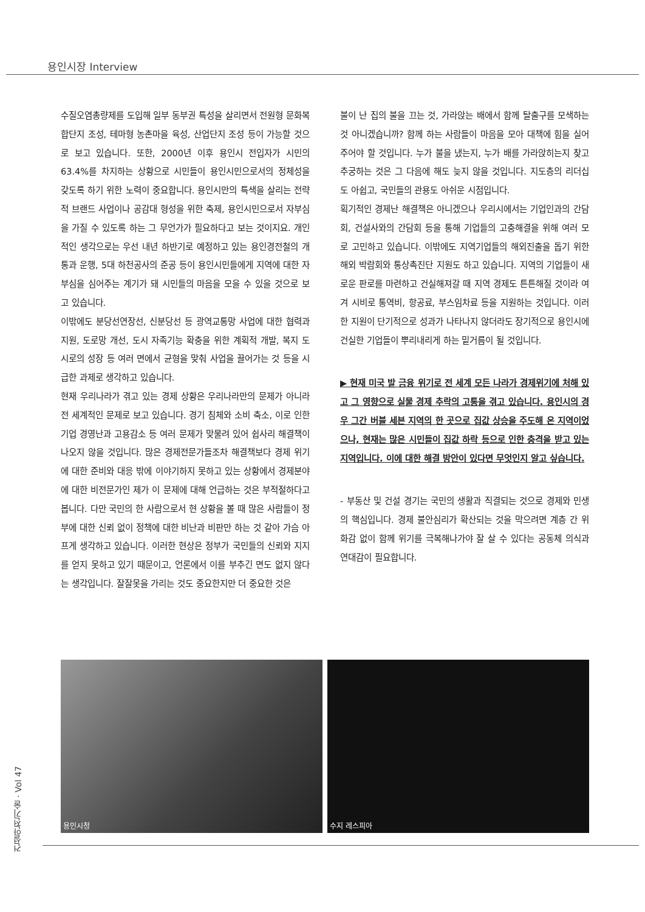용인시장 Interview
수질오염총량제를 도입해 일부 동부권 특성을 살리면서 전원형 문화복합단지 조성, 테마형 농촌마을 육성, 산업단지 조성 등이 가능할 것으로 보고 있습니다. 또한, 2000년 이후 용인시 전입자가 시민의 63.4%를 차지하는 상황으로 시민들이 용인시민으로서의 정체성을 갖도록 하기 위한 노력이 중요합니다. 용인시만의 특색을 살리는 전략적 브랜드 사업이나 공감대 형성을 위한 축제, 용인시민으로서 자부심을 가질 수 있도록 하는 그 무언가가 필요하다고 보는 것이지요. 개인적인 생각으로는 우선 내년 하반기로 예정하고 있는 용인경전철의 개통과 운행, 5대 하천공사의 준공 등이 용인시민들에게 지역에 대한 자부심을 심어주는 계기가 돼 시민들의 마음을 모을 수 있을 것으로 보고 있습니다.
이밖에도 분당선연장선, 신분당선 등 광역교통망 사업에 대한 협력과 지원, 도로망 개선, 도시 자족기능 확충을 위한 계획적 개발, 복지 도시로의 성장 등 여러 면에서 균형을 맞춰 사업을 끌어가는 것 등을 시급한 과제로 생각하고 있습니다.
현재 우리나라가 겪고 있는 경제 상황은 우리나라만의 문제가 아니라 전 세계적인 문제로 보고 있습니다. 경기 침체와 소비 축소, 이로 인한 기업 경영난과 고용감소 등 여러 문제가 맞물려 있어 쉽사리 해결책이 나오지 않을 것입니다. 많은 경제전문가들조차 해결책보다 경제 위기에 대한 준비와 대응 밖에 이야기하지 못하고 있는 상황에서 경제분야에 대한 비전문가인 제가 이 문제에 대해 언급하는 것은 부적절하다고 봅니다. 다만 국민의 한 사람으로서 현 상황을 볼 때 많은 사람들이 정부에 대한 신뢰 없이 정책에 대한 비난과 비판만 하는 것 같아 가슴 아프게 생각하고 있습니다. 이러한 현상은 정부가 국민들의 신뢰와 지지를 얻지 못하고 있기 때문이고, 언론에서 이를 부추긴 면도 없지 않다는 생각입니다. 잘잘못을 가리는 것도 중요한지만 더 중요한 것은
불이 난 집의 불을 끄는 것, 가라앉는 배에서 함께 탈출구를 모색하는 것 아니겠습니까? 함께 하는 사람들이 마음을 모아 대책에 힘을 실어주어야 할 것입니다. 누가 불을 냈는지, 누가 배를 가라앉히는지 찾고 추궁하는 것은 그 다음에 해도 늦지 않을 것입니다. 지도층의 리더십도 아쉽고, 국민들의 관용도 아쉬운 시점입니다.
획기적인 경제난 해결책은 아니겠으나 우리시에서는 기업인과의 간담회, 건설사와의 간담회 등을 통해 기업들의 고충해결을 위해 여러 모로 고민하고 있습니다. 이밖에도 지역기업들의 해외진출을 돕기 위한 해외 박람회와 통상촉진단 지원도 하고 있습니다. 지역의 기업들이 새로운 판로를 마련하고 건실해져갈 때 지역 경제도 튼튼해질 것이라 여겨 시비로 통역비, 항공료, 부스임차료 등을 지원하는 것입니다. 이러한 지원이 단기적으로 성과가 나타나지 않더라도 장기적으로 용인시에 건실한 기업들이 뿌리내리게 하는 밑거름이 될 것입니다.
▶ 현재 미국 발 금융 위기로 전 세계 모든 나라가 경제위기에 처해 있고 그 영향으로 실물 경제 추락의 고통을 겪고 있습니다. 용인시의 경우 그간 버블 세븐 지역의 한 곳으로 집값 상승을 주도해 온 지역이었으나, 현재는 많은 시민들이 집값 하락 등으로 인한 충격을 받고 있는 지역입니다. 이에 대한 해결 방안이 있다면 무엇인지 알고 싶습니다.
- 부동산 및 건설 경기는 국민의 생활과 직결되는 것으로 경제와 민생의 핵심입니다. 경제 불안심리가 확산되는 것을 막으려면 계층 간 위화감 없이 함께 위기를 극복해나가야 잘 살 수 있다는 공동체 의식과 연대감이 필요합니다.
용인시청 수지 레스피아
건설안전기술 · Vol 47